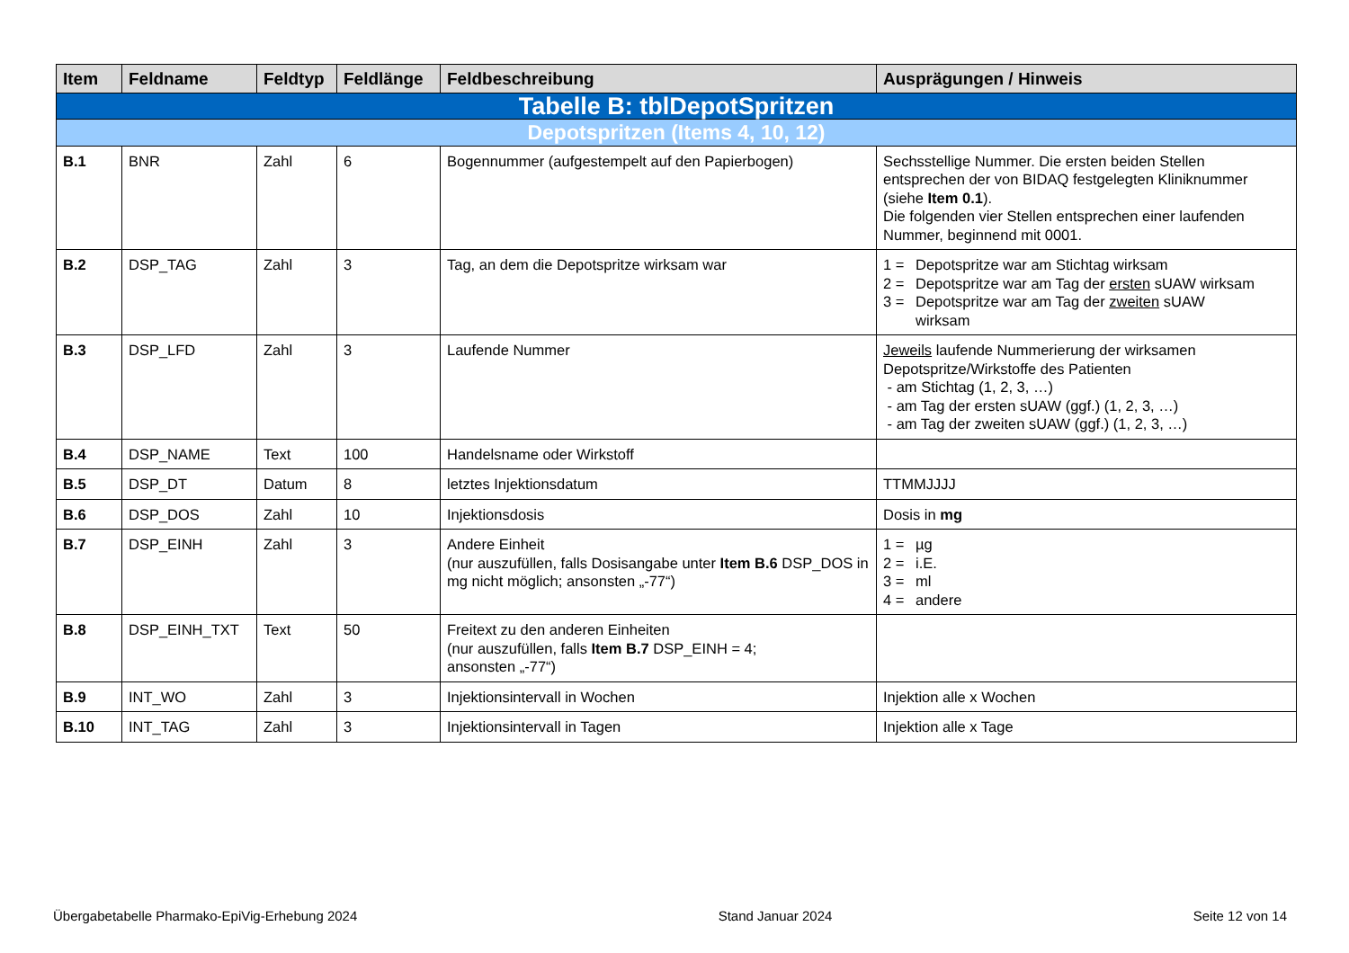| Item | Feldname | Feldtyp | Feldlänge | Feldbeschreibung | Ausprägungen / Hinweis |
| --- | --- | --- | --- | --- | --- |
| Tabelle B: tblDepotSpritzen | | | | | |
| Depotspritzen (Items 4, 10, 12) | | | | | |
| B.1 | BNR | Zahl | 6 | Bogennummer (aufgestempelt auf den Papierbogen) | Sechsstellige Nummer. Die ersten beiden Stellen entsprechen der von BIDAQ festgelegten Kliniknummer (siehe Item 0.1 ). Die folgenden vier Stellen entsprechen einer laufenden Nummer, beginnend mit 0001. |
| B.2 | DSP_TAG | Zahl | 3 | Tag, an dem die Depotspritze wirksam war | 1 = Depotspritze war am Stichtag wirksam 2 = Depotspritze war am Tag der ersten sUAW wirksam 3 = Depotspritze war am Tag der zweiten sUAW wirksam |
| B.3 | DSP_LFD | Zahl | 3 | Laufende Nummer | Jeweils laufende Nummerierung der wirksamen Depotspritze/Wirkstoffe des Patienten - am Stichtag (1, 2, 3, …) - am Tag der ersten sUAW (ggf.) (1, 2, 3, …) - am Tag der zweiten sUAW (ggf.) (1, 2, 3, …) |
| B.4 | DSP_NAME | Text | 100 | Handelsname oder Wirkstoff | |
| B.5 | DSP_DT | Datum | 8 | letztes Injektionsdatum | TTMMJJJJ |
| B.6 | DSP_DOS | Zahl | 10 | Injektionsdosis | Dosis in mg |
| B.7 | DSP_EINH | Zahl | 3 | Andere Einheit (nur auszufüllen, falls Dosisangabe unter Item B.6 DSP_DOS in mg nicht möglich; ansonsten „-77“) | 1 = µg 2 = i.E. 3 = ml 4 = andere |
| B.8 | DSP_EINH_TXT | Text | 50 | Freitext zu den anderen Einheiten (nur auszufüllen, falls Item B.7 DSP_EINH = 4; ansonsten „-77“) | |
| B.9 | INT_WO | Zahl | 3 | Injektionsintervall in Wochen | Injektion alle x Wochen |
| B.10 | INT_TAG | Zahl | 3 | Injektionsintervall in Tagen | Injektion alle x Tage |
Übergabetabelle Pharmako-EpiVig-Erhebung 2024 Stand Januar 2024 Seite 12 von 14